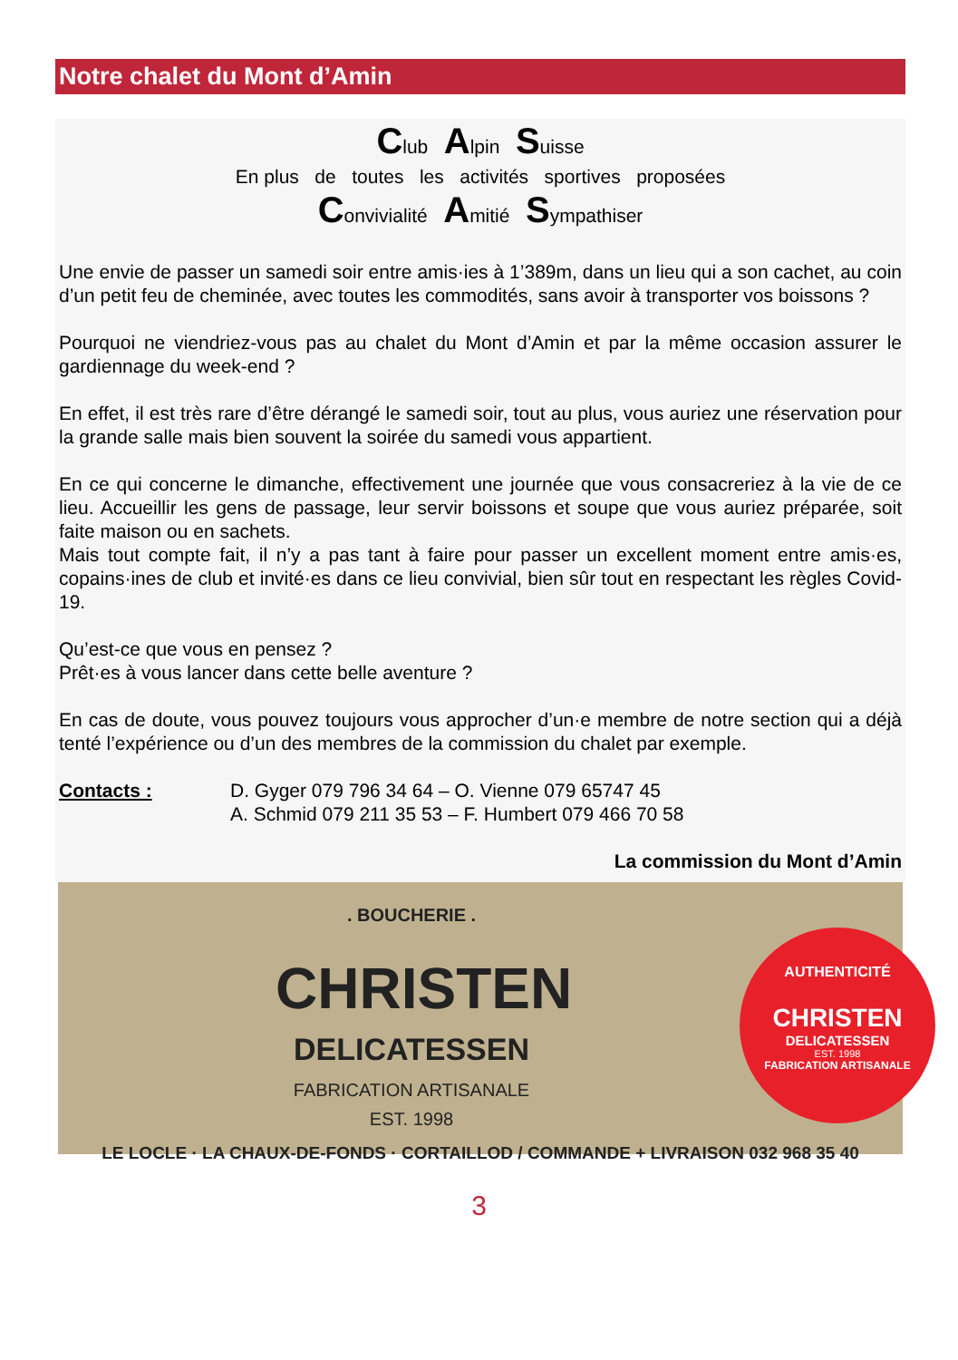Notre chalet du Mont d’Amin
Club Alpin Suisse
En plus de toutes les activités sportives proposées
Convivialité Amitié Sympathiser
Une envie de passer un samedi soir entre amis·ies à 1’389m, dans un lieu qui a son cachet, au coin d’un petit feu de cheminée, avec toutes les commodités, sans avoir à transporter vos boissons ?
Pourquoi ne viendriez-vous pas au chalet du Mont d’Amin et par la même occasion assurer le gardiennage du week-end ?
En effet, il est très rare d’être dérangé le samedi soir, tout au plus, vous auriez une réservation pour la grande salle mais bien souvent la soirée du samedi vous appartient.
En ce qui concerne le dimanche, effectivement une journée que vous consacreriez à la vie de ce lieu. Accueillir les gens de passage, leur servir boissons et soupe que vous auriez préparée, soit faite maison ou en sachets.
Mais tout compte fait, il n’y a pas tant à faire pour passer un excellent moment entre amis·es, copains·ines de club et invité·es dans ce lieu convivial, bien sûr tout en respectant les règles Covid-19.
Qu’est-ce que vous en pensez ?
Prêt·es à vous lancer dans cette belle aventure ?
En cas de doute, vous pouvez toujours vous approcher d’un·e membre de notre section qui a déjà tenté l’expérience ou d’un des membres de la commission du chalet par exemple.
Contacts : D. Gyger 079 796 34 64 – O. Vienne 079 65747 45
A. Schmid 079 211 35 53 – F. Humbert 079 466 70 58
La commission du Mont d’Amin
. BOUCHERIE .
CHRISTEN
DELICATESSEN
FABRICATION ARTISANALE
EST. 1998
AUTHENTICITÉ
CHRISTEN
DELICATESSEN
EST. 1998
FABRICATION ARTISANALE
LE LOCLE · LA CHAUX-DE-FONDS · CORTAILLOD / COMMANDE + LIVRAISON 032 968 35 40
3